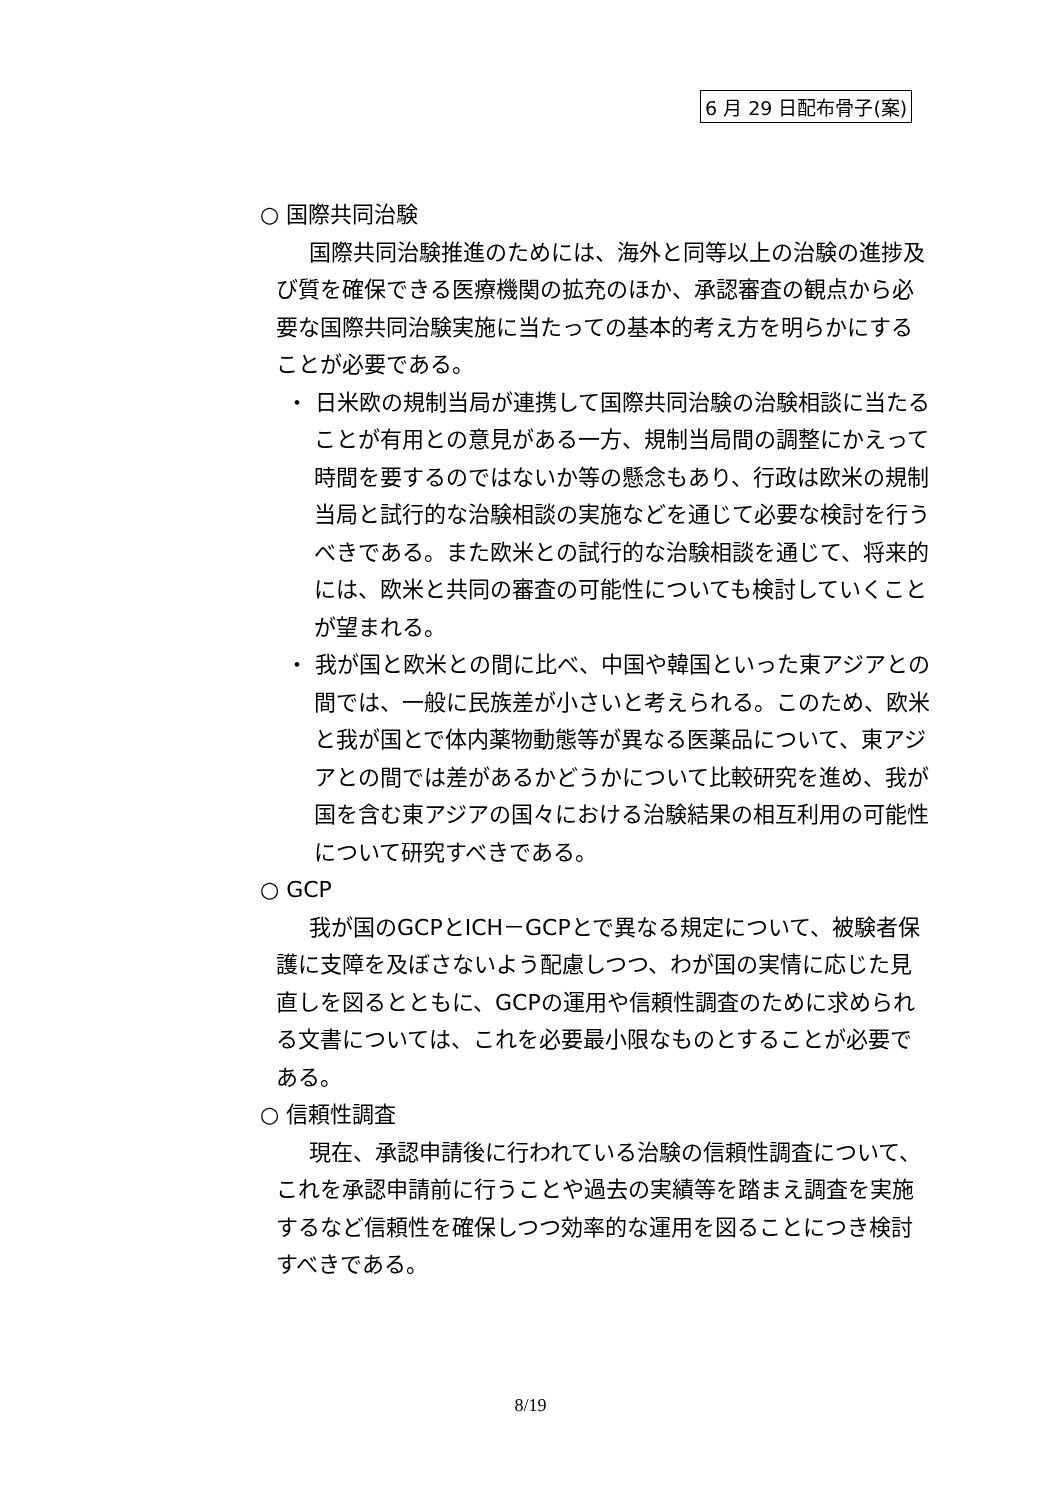6 月 29 日配布骨子(案)
○ 国際共同治験
国際共同治験推進のためには、海外と同等以上の治験の進捗及び質を確保できる医療機関の拡充のほか、承認審査の観点から必要な国際共同治験実施に当たっての基本的考え方を明らかにすることが必要である。
・ 日米欧の規制当局が連携して国際共同治験の治験相談に当たることが有用との意見がある一方、規制当局間の調整にかえって時間を要するのではないか等の懸念もあり、行政は欧米の規制当局と試行的な治験相談の実施などを通じて必要な検討を行うべきである。また欧米との試行的な治験相談を通じて、将来的には、欧米と共同の審査の可能性についても検討していくことが望まれる。
・ 我が国と欧米との間に比べ、中国や韓国といった東アジアとの間では、一般に民族差が小さいと考えられる。このため、欧米と我が国とで体内薬物動態等が異なる医薬品について、東アジアとの間では差があるかどうかについて比較研究を進め、我が国を含む東アジアの国々における治験結果の相互利用の可能性について研究すべきである。
○ GCP
我が国のGCPとICH－GCPとで異なる規定について、被験者保護に支障を及ぼさないよう配慮しつつ、わが国の実情に応じた見直しを図るとともに、GCPの運用や信頼性調査のために求められる文書については、これを必要最小限なものとすることが必要である。
○ 信頼性調査
現在、承認申請後に行われている治験の信頼性調査について、これを承認申請前に行うことや過去の実績等を踏まえ調査を実施するなど信頼性を確保しつつ効率的な運用を図ることにつき検討すべきである。
8/19